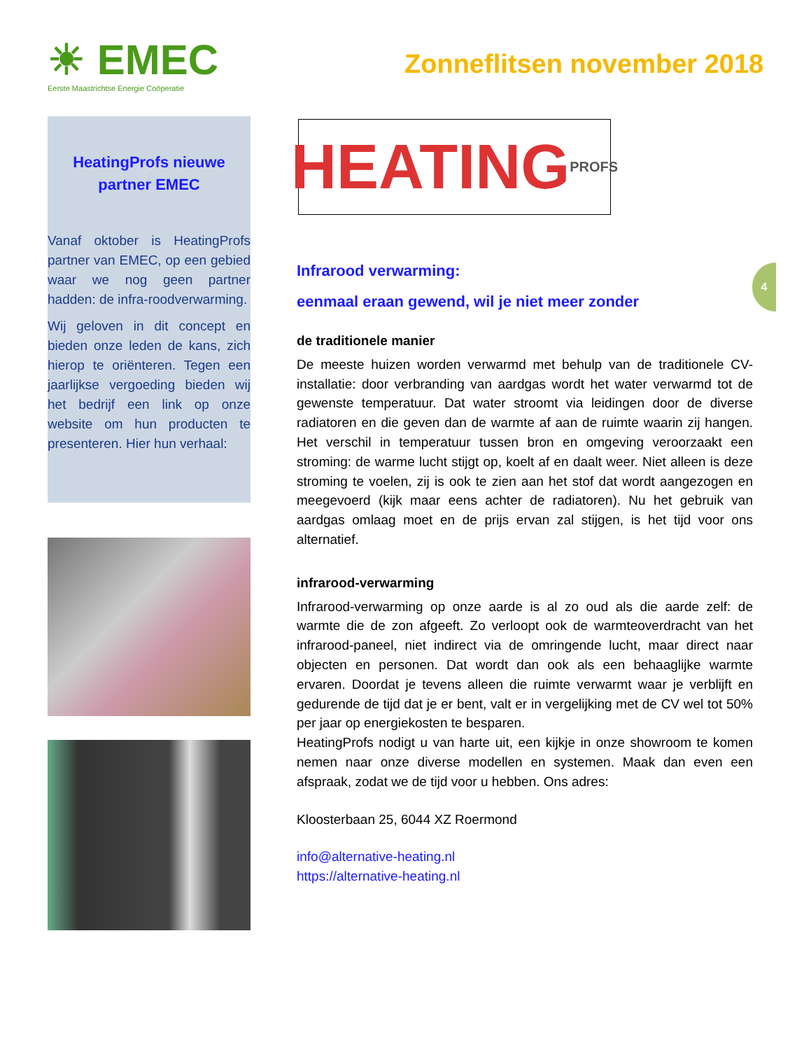☀ EMEC
Eerste Maastrichtse Energie Coöperatie
Zonneflitsen november 2018
4
HeatingProfs nieuwe partner EMEC
Vanaf oktober is HeatingProfs partner van EMEC, op een gebied waar we nog geen partner hadden: de infra-roodverwarming.
Wij geloven in dit concept en bieden onze leden de kans, zich hierop te oriënteren. Tegen een jaarlijkse vergoeding bieden wij het bedrijf een link op onze website om hun producten te presenteren. Hier hun verhaal:
HEATING PROFS
Infrarood verwarming:
eenmaal eraan gewend, wil je niet meer zonder
de traditionele manier
De meeste huizen worden verwarmd met behulp van de traditionele CV- installatie: door verbranding van aardgas wordt het water verwarmd tot de gewenste temperatuur. Dat water stroomt via leidingen door de diverse radiatoren en die geven dan de warmte af aan de ruimte waarin zij hangen. Het verschil in temperatuur tussen bron en omgeving veroorzaakt een stroming: de warme lucht stijgt op, koelt af en daalt weer. Niet alleen is deze stroming te voelen, zij is ook te zien aan het stof dat wordt aangezogen en meegevoerd (kijk maar eens achter de radiatoren). Nu het gebruik van aardgas omlaag moet en de prijs ervan zal stijgen, is het tijd voor ons alternatief.
infrarood-verwarming
Infrarood-verwarming op onze aarde is al zo oud als die aarde zelf: de warmte die de zon afgeeft. Zo verloopt ook de warmteoverdracht van het infrarood-paneel, niet indirect via de omringende lucht, maar direct naar objecten en personen. Dat wordt dan ook als een behaaglijke warmte ervaren. Doordat je tevens alleen die ruimte verwarmt waar je verblijft en gedurende de tijd dat je er bent, valt er in vergelijking met de CV wel tot 50% per jaar op energiekosten te besparen.
HeatingProfs nodigt u van harte uit, een kijkje in onze showroom te komen nemen naar onze diverse modellen en systemen. Maak dan even een afspraak, zodat we de tijd voor u hebben. Ons adres:
Kloosterbaan 25, 6044 XZ Roermond
info@alternative-heating.nl
https://alternative-heating.nl